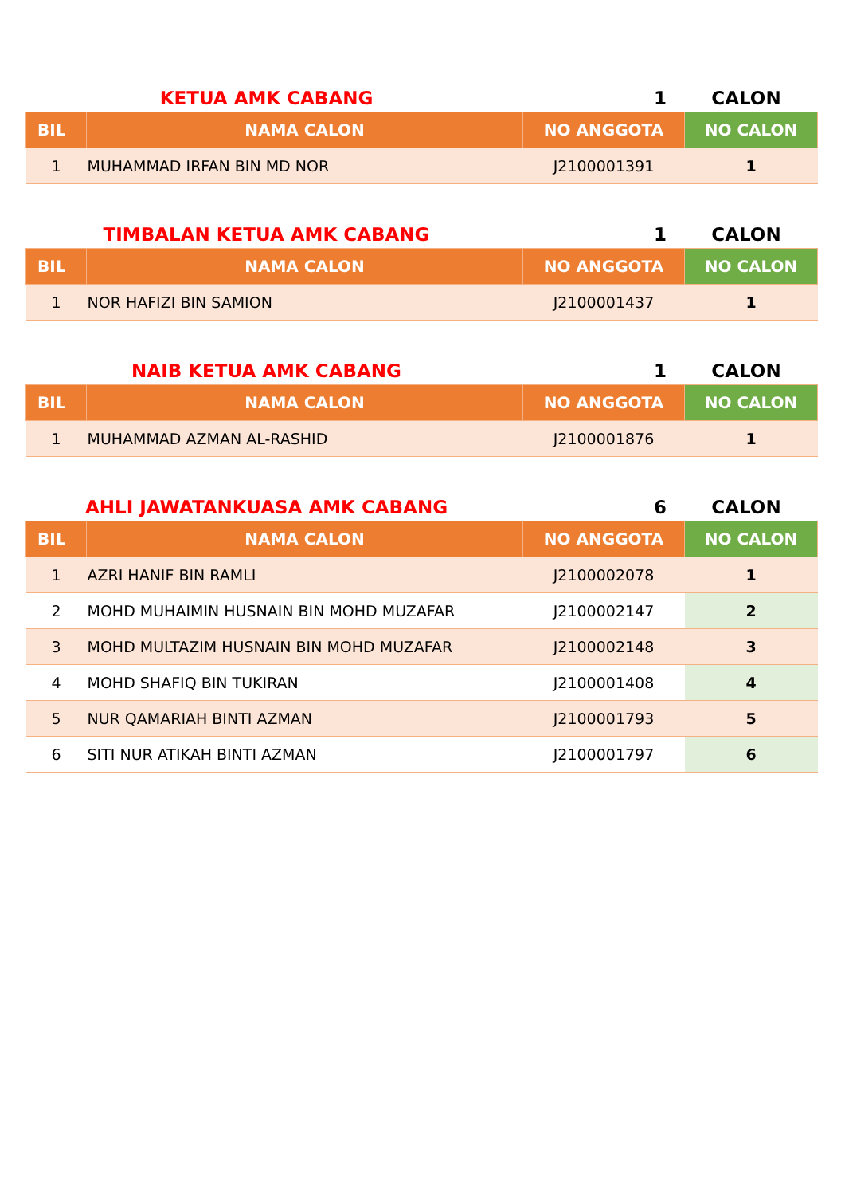KETUA AMK CABANG 1 CALON
| BIL | NAMA CALON | NO ANGGOTA | NO CALON |
| --- | --- | --- | --- |
| 1 | MUHAMMAD IRFAN BIN MD NOR | J2100001391 | 1 |
TIMBALAN KETUA AMK CABANG 1 CALON
| BIL | NAMA CALON | NO ANGGOTA | NO CALON |
| --- | --- | --- | --- |
| 1 | NOR HAFIZI BIN SAMION | J2100001437 | 1 |
NAIB KETUA AMK CABANG 1 CALON
| BIL | NAMA CALON | NO ANGGOTA | NO CALON |
| --- | --- | --- | --- |
| 1 | MUHAMMAD AZMAN AL-RASHID | J2100001876 | 1 |
AHLI JAWATANKUASA AMK CABANG 6 CALON
| BIL | NAMA CALON | NO ANGGOTA | NO CALON |
| --- | --- | --- | --- |
| 1 | AZRI HANIF BIN RAMLI | J2100002078 | 1 |
| 2 | MOHD MUHAIMIN HUSNAIN BIN MOHD MUZAFAR | J2100002147 | 2 |
| 3 | MOHD MULTAZIM HUSNAIN BIN MOHD MUZAFAR | J2100002148 | 3 |
| 4 | MOHD SHAFIQ BIN TUKIRAN | J2100001408 | 4 |
| 5 | NUR QAMARIAH BINTI AZMAN | J2100001793 | 5 |
| 6 | SITI NUR ATIKAH BINTI AZMAN | J2100001797 | 6 |